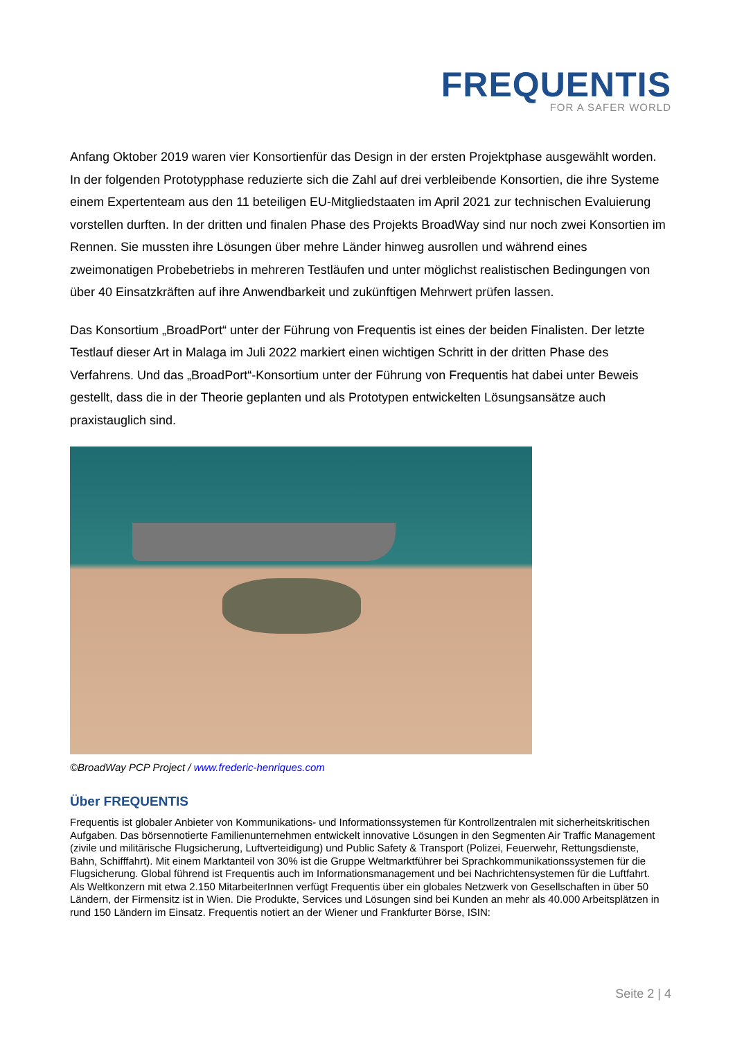FREQUENTIS
FOR A SAFER WORLD
Anfang Oktober 2019 waren vier Konsortienfür das Design in der ersten Projektphase ausgewählt worden. In der folgenden Prototypphase reduzierte sich die Zahl auf drei verbleibende Konsortien, die ihre Systeme einem Expertenteam aus den 11 beteiligen EU-Mitgliedstaaten im April 2021 zur technischen Evaluierung vorstellen durften. In der dritten und finalen Phase des Projekts BroadWay sind nur noch zwei Konsortien im Rennen. Sie mussten ihre Lösungen über mehre Länder hinweg ausrollen und während eines zweimonatigen Probebetriebs in mehreren Testläufen und unter möglichst realistischen Bedingungen von über 40 Einsatzkräften auf ihre Anwendbarkeit und zukünftigen Mehrwert prüfen lassen.
Das Konsortium „BroadPort“ unter der Führung von Frequentis ist eines der beiden Finalisten. Der letzte Testlauf dieser Art in Malaga im Juli 2022 markiert einen wichtigen Schritt in der dritten Phase des Verfahrens. Und das „BroadPort“-Konsortium unter der Führung von Frequentis hat dabei unter Beweis gestellt, dass die in der Theorie geplanten und als Prototypen entwickelten Lösungsansätze auch praxistauglich sind.
©BroadWay PCP Project / www.frederic-henriques.com
Über FREQUENTIS
Frequentis ist globaler Anbieter von Kommunikations- und Informationssystemen für Kontrollzentralen mit sicherheitskritischen Aufgaben. Das börsennotierte Familienunternehmen entwickelt innovative Lösungen in den Segmenten Air Traffic Management (zivile und militärische Flugsicherung, Luftverteidigung) und Public Safety & Transport (Polizei, Feuerwehr, Rettungsdienste, Bahn, Schifffahrt). Mit einem Marktanteil von 30% ist die Gruppe Weltmarktführer bei Sprachkommunikationssystemen für die Flugsicherung. Global führend ist Frequentis auch im Informationsmanagement und bei Nachrichtensystemen für die Luftfahrt.
Als Weltkonzern mit etwa 2.150 MitarbeiterInnen verfügt Frequentis über ein globales Netzwerk von Gesellschaften in über 50 Ländern, der Firmensitz ist in Wien. Die Produkte, Services und Lösungen sind bei Kunden an mehr als 40.000 Arbeitsplätzen in rund 150 Ländern im Einsatz. Frequentis notiert an der Wiener und Frankfurter Börse, ISIN:
Seite 2 | 4